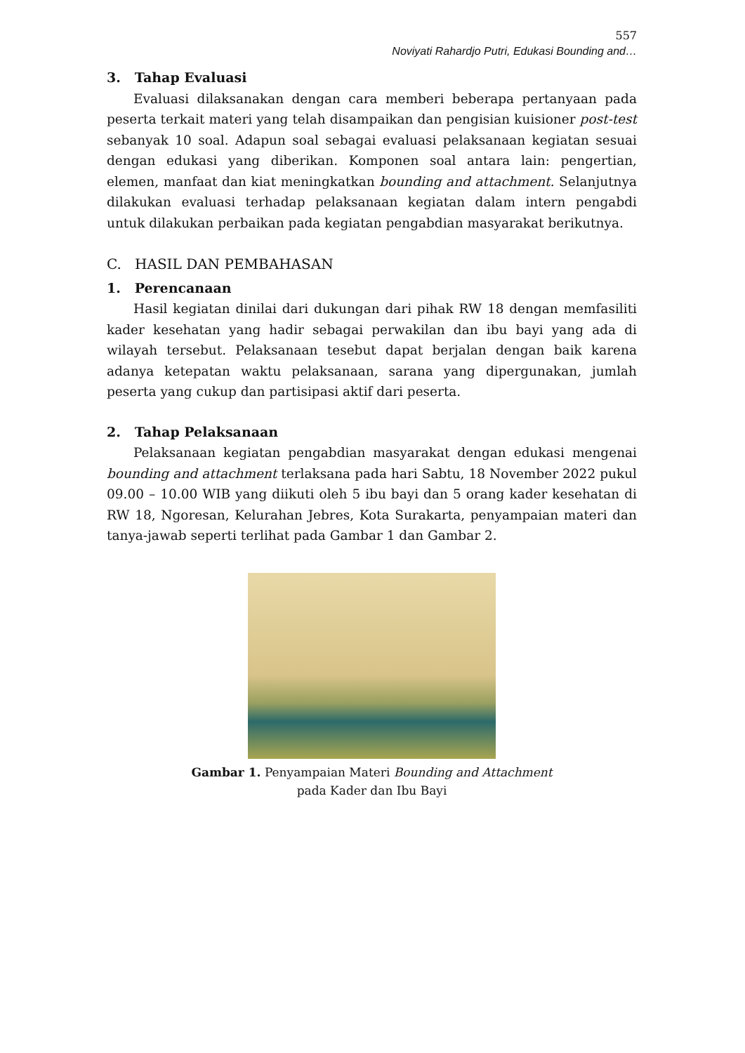557
Noviyati Rahardjo Putri, Edukasi Bounding and…
3. Tahap Evaluasi
Evaluasi dilaksanakan dengan cara memberi beberapa pertanyaan pada peserta terkait materi yang telah disampaikan dan pengisian kuisioner post-test sebanyak 10 soal. Adapun soal sebagai evaluasi pelaksanaan kegiatan sesuai dengan edukasi yang diberikan. Komponen soal antara lain: pengertian, elemen, manfaat dan kiat meningkatkan bounding and attachment. Selanjutnya dilakukan evaluasi terhadap pelaksanaan kegiatan dalam intern pengabdi untuk dilakukan perbaikan pada kegiatan pengabdian masyarakat berikutnya.
C. HASIL DAN PEMBAHASAN
1. Perencanaan
Hasil kegiatan dinilai dari dukungan dari pihak RW 18 dengan memfasiliti kader kesehatan yang hadir sebagai perwakilan dan ibu bayi yang ada di wilayah tersebut. Pelaksanaan tesebut dapat berjalan dengan baik karena adanya ketepatan waktu pelaksanaan, sarana yang dipergunakan, jumlah peserta yang cukup dan partisipasi aktif dari peserta.
2. Tahap Pelaksanaan
Pelaksanaan kegiatan pengabdian masyarakat dengan edukasi mengenai bounding and attachment terlaksana pada hari Sabtu, 18 November 2022 pukul 09.00 – 10.00 WIB yang diikuti oleh 5 ibu bayi dan 5 orang kader kesehatan di RW 18, Ngoresan, Kelurahan Jebres, Kota Surakarta, penyampaian materi dan tanya-jawab seperti terlihat pada Gambar 1 dan Gambar 2.
Gambar 1. Penyampaian Materi Bounding and Attachment
pada Kader dan Ibu Bayi